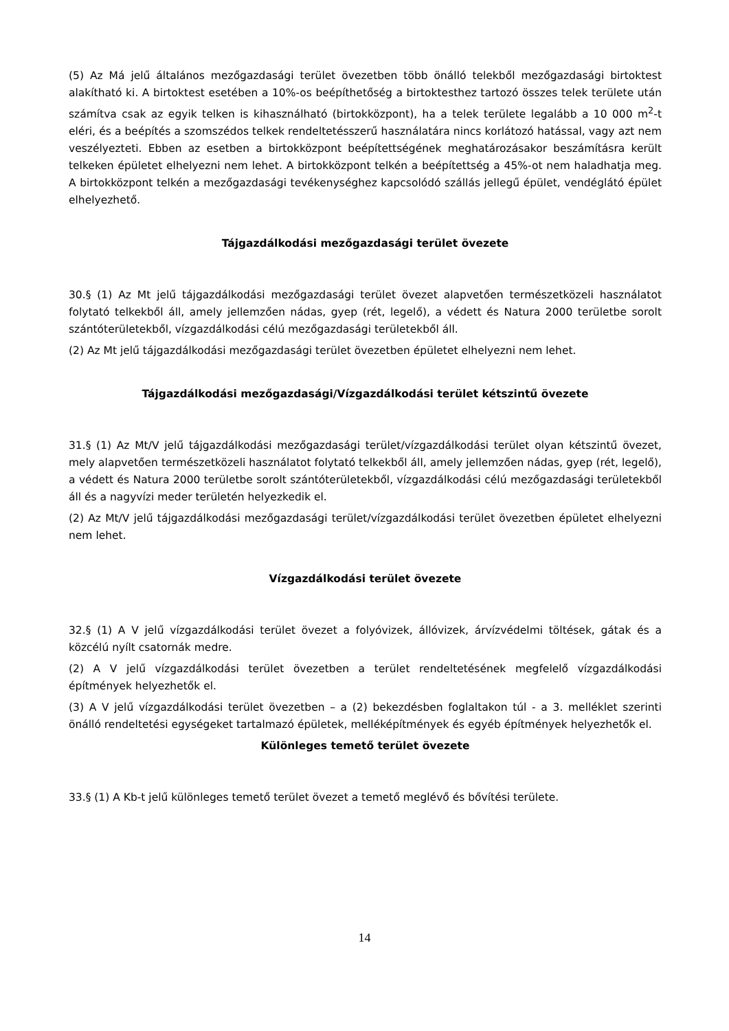(5) Az Má jelű általános mezőgazdasági terület övezetben több önálló telekből mezőgazdasági birtoktest alakítható ki. A birtoktest esetében a 10%-os beépíthetőség a birtoktesthez tartozó összes telek területe után számítva csak az egyik telken is kihasználható (birtokközpont), ha a telek területe legalább a 10 000 m<sup>2</sup>-t eléri, és a beépítés a szomszédos telkek rendeltetésszerű használatára nincs korlátozó hatással, vagy azt nem veszélyezteti. Ebben az esetben a birtokközpont beépítettségének meghatározásakor beszámításra került telkeken épületet elhelyezni nem lehet. A birtokközpont telkén a beépítettség a 45%-ot nem haladhatja meg. A birtokközpont telkén a mezőgazdasági tevékenységhez kapcsolódó szállás jellegű épület, vendéglátó épület elhelyezhető.
Tájgazdálkodási mezőgazdasági terület övezete
30.§ (1) Az Mt jelű tájgazdálkodási mezőgazdasági terület övezet alapvetően természetközeli használatot folytató telkekből áll, amely jellemzően nádas, gyep (rét, legelő), a védett és Natura 2000 területbe sorolt szántóterületekből, vízgazdálkodási célú mezőgazdasági területekből áll.
(2) Az Mt jelű tájgazdálkodási mezőgazdasági terület övezetben épületet elhelyezni nem lehet.
Tájgazdálkodási mezőgazdasági/Vízgazdálkodási terület kétszintű övezete
31.§ (1) Az Mt/V jelű tájgazdálkodási mezőgazdasági terület/vízgazdálkodási terület olyan kétszintű övezet, mely alapvetően természetközeli használatot folytató telkekből áll, amely jellemzően nádas, gyep (rét, legelő), a védett és Natura 2000 területbe sorolt szántóterületekből, vízgazdálkodási célú mezőgazdasági területekből áll és a nagyvízi meder területén helyezkedik el.
(2) Az Mt/V jelű tájgazdálkodási mezőgazdasági terület/vízgazdálkodási terület övezetben épületet elhelyezni nem lehet.
Vízgazdálkodási terület övezete
32.§ (1) A V jelű vízgazdálkodási terület övezet a folyóvizek, állóvizek, árvízvédelmi töltések, gátak és a közcélú nyílt csatornák medre.
(2) A V jelű vízgazdálkodási terület övezetben a terület rendeltetésének megfelelő vízgazdálkodási építmények helyezhetők el.
(3) A V jelű vízgazdálkodási terület övezetben – a (2) bekezdésben foglaltakon túl - a 3. melléklet szerinti önálló rendeltetési egységeket tartalmazó épületek, melléképítmények és egyéb építmények helyezhetők el.
Különleges temető terület övezete
33.§ (1) A Kb-t jelű különleges temető terület övezet a temető meglévő és bővítési területe.
14